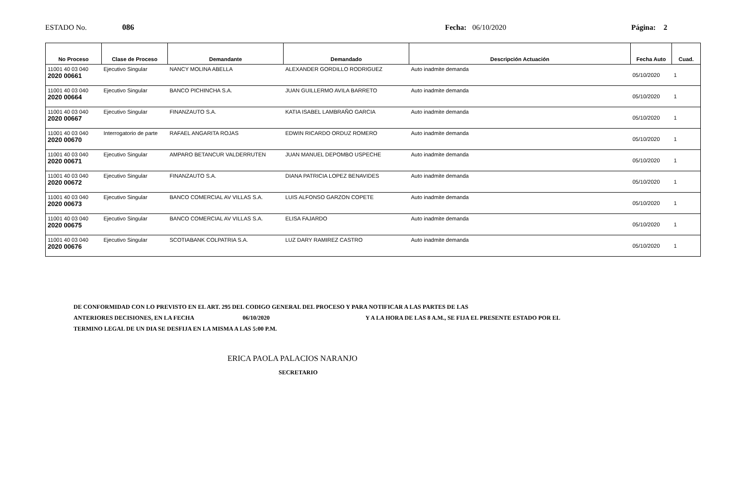ESTADO No. 086 Fecha: 06/10/2020 Página: 2
| No Proceso | Clase de Proceso | Demandante | Demandado | Descripción Actuación | Fecha Auto | Cuad. |
| --- | --- | --- | --- | --- | --- | --- |
| 11001 40 03 040 2020 00661 | Ejecutivo Singular | NANCY MOLINA ABELLA | ALEXANDER GORDILLO RODRIGUEZ | Auto inadmite demanda | 05/10/2020 | 1 |
| 11001 40 03 040 2020 00664 | Ejecutivo Singular | BANCO PICHINCHA S.A. | JUAN GUILLERMO AVILA BARRETO | Auto inadmite demanda | 05/10/2020 | 1 |
| 11001 40 03 040 2020 00667 | Ejecutivo Singular | FINANZAUTO S.A. | KATIA ISABEL LAMBRAÑO GARCIA | Auto inadmite demanda | 05/10/2020 | 1 |
| 11001 40 03 040 2020 00670 | Interrogatorio de parte | RAFAEL ANGARITA ROJAS | EDWIN RICARDO ORDUZ ROMERO | Auto inadmite demanda | 05/10/2020 | 1 |
| 11001 40 03 040 2020 00671 | Ejecutivo Singular | AMPARO BETANCUR VALDERRUTEN | JUAN MANUEL DEPOMBO USPECHE | Auto inadmite demanda | 05/10/2020 | 1 |
| 11001 40 03 040 2020 00672 | Ejecutivo Singular | FINANZAUTO S.A. | DIANA PATRICIA LOPEZ BENAVIDES | Auto inadmite demanda | 05/10/2020 | 1 |
| 11001 40 03 040 2020 00673 | Ejecutivo Singular | BANCO COMERCIAL AV VILLAS S.A. | LUIS ALFONSO GARZON COPETE | Auto inadmite demanda | 05/10/2020 | 1 |
| 11001 40 03 040 2020 00675 | Ejecutivo Singular | BANCO COMERCIAL AV VILLAS S.A. | ELISA FAJARDO | Auto inadmite demanda | 05/10/2020 | 1 |
| 11001 40 03 040 2020 00676 | Ejecutivo Singular | SCOTIABANK COLPATRIA S.A. | LUZ DARY RAMIREZ CASTRO | Auto inadmite demanda | 05/10/2020 | 1 |
DE CONFORMIDAD CON LO PREVISTO EN EL ART. 295 DEL CODIGO GENERAL DEL PROCESO Y PARA NOTIFICAR A LAS PARTES DE LAS
ANTERIORES DECISIONES, EN LA FECHA 06/10/2020 Y A LA HORA DE LAS 8 A.M., SE FIJA EL PRESENTE ESTADO POR EL
TERMINO LEGAL DE UN DIA SE DESFIJA EN LA MISMA A LAS 5:00 P.M.
ERICA PAOLA PALACIOS NARANJO
SECRETARIO